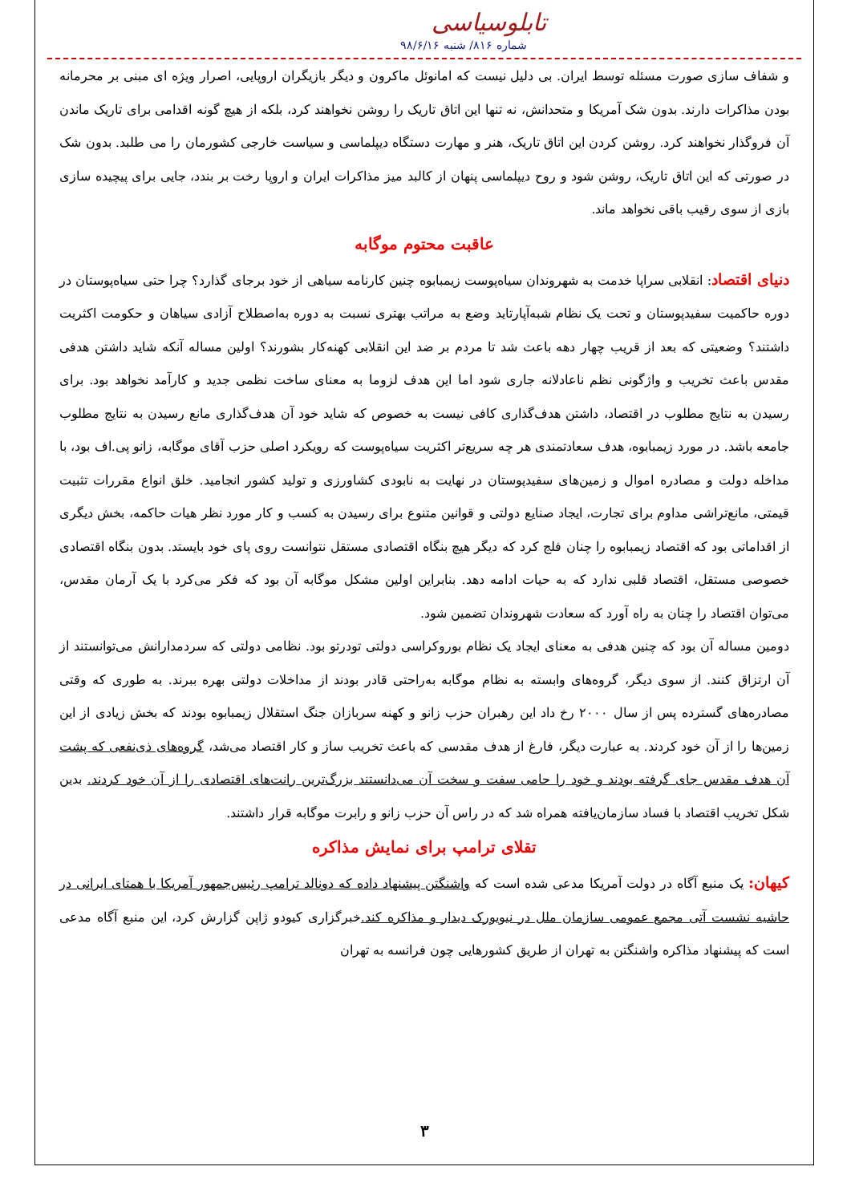تابلوسیاسی
شماره ۸۱۶/ شنبه ۹۸/۶/۱۶
و شفاف سازی صورت مسئله توسط ایران. بی دلیل نیست که امانوئل ماکرون و دیگر بازیگران اروپایی، اصرار ویژه ای مبنی بر محرمانه بودن مذاکرات دارند. بدون شک آمریکا و متحدانش، نه تنها این اتاق تاریک را روشن نخواهند کرد، بلکه از هیچ گونه اقدامی برای تاریک ماندن آن فروگذار نخواهند کرد. روشن کردن این اتاق تاریک، هنر و مهارت دستگاه دیپلماسی و سیاست خارجی کشورمان را می طلبد. بدون شک در صورتی که این اتاق تاریک، روشن شود و روح دیپلماسی پنهان از کالبد میز مذاکرات ایران و اروپا رخت بر بندد، جایی برای پیچیده سازی بازی از سوی رقیب باقی نخواهد ماند.
عاقبت محتوم موگابه
دنیای اقتصاد: انقلابی سراپا خدمت به شهروندان سیاه‌پوست زیمبابوه چنین کارنامه سیاهی از خود برجای گذارد؟ چرا حتی سیاه‌پوستان در دوره حاکمیت سفیدپوستان و تحت یک نظام شبه‌آپارتاید وضع به مراتب بهتری نسبت به دوره به‌اصطلاح آزادی سیاهان و حکومت اکثریت داشتند؟ وضعیتی که بعد از قریب چهار دهه باعث شد تا مردم بر ضد این انقلابی کهنه‌کار بشورند؟ اولین مساله آنکه شاید داشتن هدفی مقدس باعث تخریب و واژگونی نظم ناعادلانه جاری شود اما این هدف لزوما به معنای ساخت نظمی جدید و کارآمد نخواهد بود. برای رسیدن به نتایج مطلوب در اقتصاد، داشتن هدف‌گذاری کافی نیست به خصوص که شاید خود آن هدف‌گذاری مانع رسیدن به نتایج مطلوب جامعه باشد. در مورد زیمبابوه، هدف سعادتمندی هر چه سریع‌تر اکثریت سیاه‌پوست که رویکرد اصلی حزب آقای موگابه، زانو پی.اف بود، با مداخله دولت و مصادره اموال و زمین‌های سفیدپوستان در نهایت به نابودی کشاورزی و تولید کشور انجامید. خلق انواع مقررات تثبیت قیمتی، مانع‌تراشی مداوم برای تجارت، ایجاد صنایع دولتی و قوانین متنوع برای رسیدن به کسب و کار مورد نظر هیات حاکمه، بخش دیگری از اقداماتی بود که اقتصاد زیمبابوه را چنان فلج کرد که دیگر هیچ بنگاه اقتصادی مستقل نتوانست روی پای خود بایستد. بدون بنگاه اقتصادی خصوصی مستقل، اقتصاد قلبی ندارد که به حیات ادامه دهد. بنابراین اولین مشکل موگابه آن بود که فکر می‌کرد با یک آرمان مقدس، می‌توان اقتصاد را چنان به راه آورد که سعادت شهروندان تضمین شود.
دومین مساله آن بود که چنین هدفی به معنای ایجاد یک نظام بوروکراسی دولتی تودرتو بود. نظامی دولتی که سردمدارانش می‌توانستند از آن ارتزاق کنند. از سوی دیگر، گروه‌های وابسته به نظام موگابه به‌راحتی قادر بودند از مداخلات دولتی بهره ببرند. به طوری که وقتی مصادره‌های گسترده پس از سال ۲۰۰۰ رخ داد این رهبران حزب زانو و کهنه سربازان جنگ استقلال زیمبابوه بودند که بخش زیادی از این زمین‌ها را از آن خود کردند. به عبارت دیگر، فارغ از هدف مقدسی که باعث تخریب ساز و کار اقتصاد می‌شد، گروه‌های ذی‌نفعی که پشت آن هدف مقدس جای گرفته بودند و خود را حامی سفت و سخت آن می‌دانستند بزرگ‌ترین رانت‌های اقتصادی را از آن خود کردند. بدین شکل تخریب اقتصاد با فساد سازمان‌یافته همراه شد که در راس آن حزب زانو و رابرت موگابه قرار داشتند.
تقلای ترامپ برای نمایش مذاکره
کیهان: یک منبع آگاه در دولت آمریکا مدعی شده است که واشنگتن پیشنهاد داده که دونالد ترامپ رئیس‌جمهور آمریکا با همتای ایرانی در حاشیه نشست آتی مجمع عمومی سازمان ملل در نیویورک دیدار و مذاکره کند. خبرگزاری کیودو ژاپن گزارش کرد، این منبع آگاه مدعی است که پیشنهاد مذاکره واشنگتن به تهران از طریق کشورهایی چون فرانسه به تهران
۳